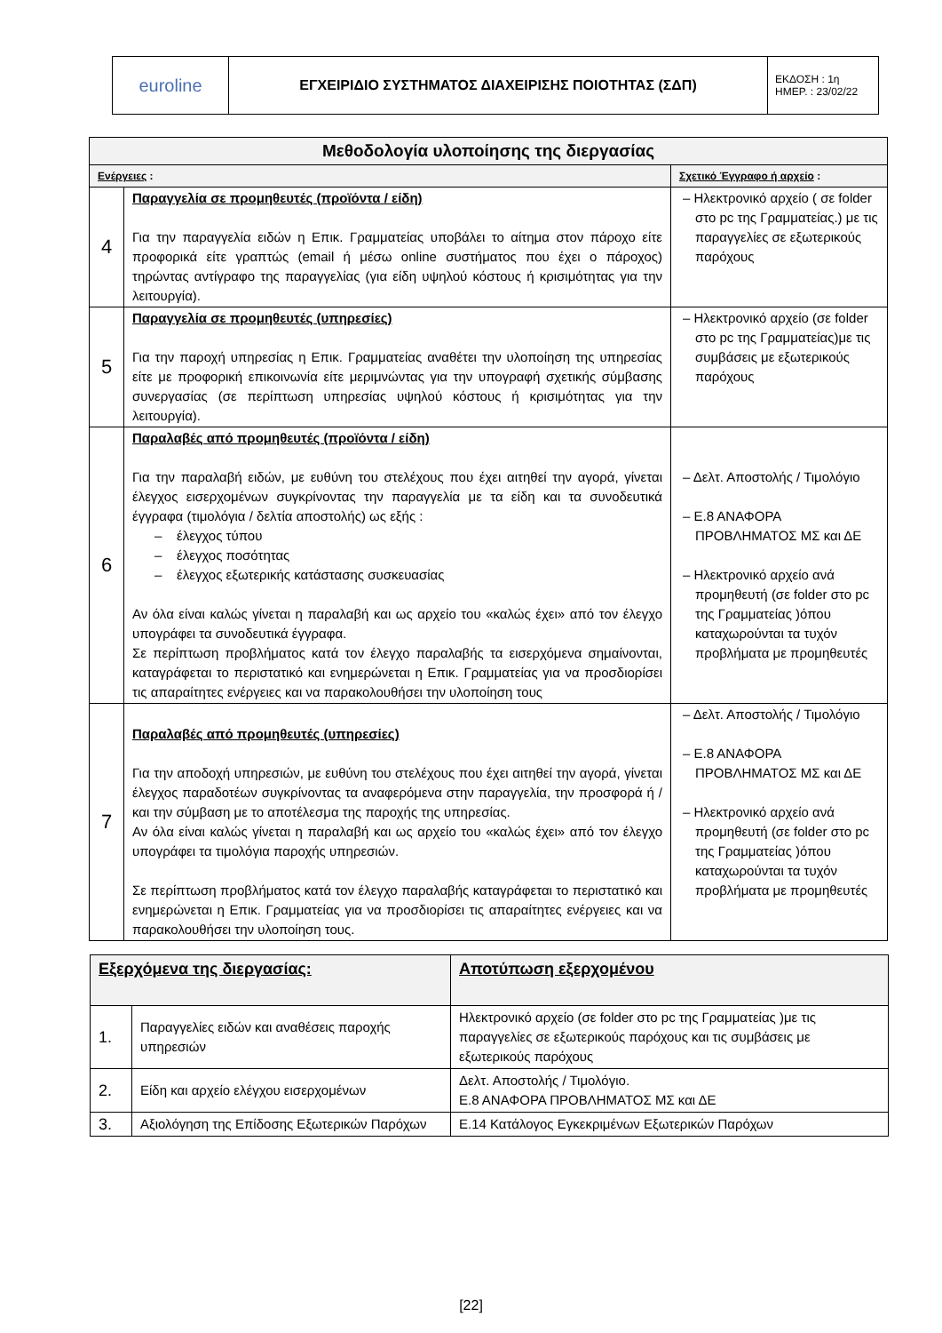| euroline | ΕΓΧΕΙΡΙΔΙΟ ΣΥΣΤΗΜΑΤΟΣ ΔΙΑΧΕΙΡΙΣΗΣ ΠΟΙΟΤΗΤΑΣ (ΣΔΠ) | ΕΚΔΟΣΗ : 1η ΗΜΕΡ. : 23/02/22 |
| Μεθοδολογία υλοποίησης της διεργασίας | | |
| --- | --- | --- |
| Ενέργειες : | | Σχετικό Έγγραφο ή αρχείο : |
| 4 | Παραγγελία σε προμηθευτές (προϊόντα / είδη) Για την παραγγελία ειδών η Επικ. Γραμματείας υποβάλει το αίτημα στον πάροχο είτε προφορικά είτε γραπτώς (email ή μέσω online συστήματος που έχει ο πάροχος) τηρώντας αντίγραφο της παραγγελίας (για είδη υψηλού κόστους ή κρισιμότητας για την λειτουργία). | – Ηλεκτρονικό αρχείο ( σε folder στο pc της Γραμματείας.) με τις παραγγελίες σε εξωτερικούς παρόχους |
| 5 | Παραγγελία σε προμηθευτές (υπηρεσίες) Για την παροχή υπηρεσίας η Επικ. Γραμματείας αναθέτει την υλοποίηση της υπηρεσίας είτε με προφορική επικοινωνία είτε μεριμνώντας για την υπογραφή σχετικής σύμβασης συνεργασίας (σε περίπτωση υπηρεσίας υψηλού κόστους ή κρισιμότητας για την λειτουργία). | – Ηλεκτρονικό αρχείο (σε folder στο pc της Γραμματείας)με τις συμβάσεις με εξωτερικούς παρόχους |
| 6 | Παραλαβές από προμηθευτές (προϊόντα / είδη) Για την παραλαβή ειδών, με ευθύνη του στελέχους που έχει αιτηθεί την αγορά, γίνεται έλεγχος εισερχομένων συγκρίνοντας την παραγγελία με τα είδη και τα συνοδευτικά έγγραφα (τιμολόγια / δελτία αποστολής) ως εξής : – έλεγχος τύπου – έλεγχος ποσότητας – έλεγχος εξωτερικής κατάστασης συσκευασίας Αν όλα είναι καλώς γίνεται η παραλαβή και ως αρχείο του «καλώς έχει» από τον έλεγχο υπογράφει τα συνοδευτικά έγγραφα. Σε περίπτωση προβλήματος κατά τον έλεγχο παραλαβής τα εισερχόμενα σημαίνονται, καταγράφεται το περιστατικό και ενημερώνεται η Επικ. Γραμματείας για να προσδιορίσει τις απαραίτητες ενέργειες και να παρακολουθήσει την υλοποίηση τους | – Δελτ. Αποστολής / Τιμολόγιο – Ε.8 ΑΝΑΦΟΡΑ ΠΡΟΒΛΗΜΑΤΟΣ ΜΣ και ΔΕ – Ηλεκτρονικό αρχείο ανά προμηθευτή (σε folder στο pc της Γραμματείας )όπου καταχωρούνται τα τυχόν προβλήματα με προμηθευτές |
| 7 | Παραλαβές από προμηθευτές (υπηρεσίες) Για την αποδοχή υπηρεσιών, με ευθύνη του στελέχους που έχει αιτηθεί την αγορά, γίνεται έλεγχος παραδοτέων συγκρίνοντας τα αναφερόμενα στην παραγγελία, την προσφορά ή / και την σύμβαση με το αποτέλεσμα της παροχής της υπηρεσίας. Αν όλα είναι καλώς γίνεται η παραλαβή και ως αρχείο του «καλώς έχει» από τον έλεγχο υπογράφει τα τιμολόγια παροχής υπηρεσιών. Σε περίπτωση προβλήματος κατά τον έλεγχο παραλαβής καταγράφεται το περιστατικό και ενημερώνεται η Επικ. Γραμματείας για να προσδιορίσει τις απαραίτητες ενέργειες και να παρακολουθήσει την υλοποίηση τους. | – Δελτ. Αποστολής / Τιμολόγιο – Ε.8 ΑΝΑΦΟΡΑ ΠΡΟΒΛΗΜΑΤΟΣ ΜΣ και ΔΕ – Ηλεκτρονικό αρχείο ανά προμηθευτή (σε folder στο pc της Γραμματείας )όπου καταχωρούνται τα τυχόν προβλήματα με προμηθευτές |
| Εξερχόμενα της διεργασίας: | | Αποτύπωση εξερχομένου |
| --- | --- | --- |
| 1. | Παραγγελίες ειδών και αναθέσεις παροχής υπηρεσιών | Ηλεκτρονικό αρχείο (σε folder στο pc της Γραμματείας )με τις παραγγελίες σε εξωτερικούς παρόχους και τις συμβάσεις με εξωτερικούς παρόχους |
| 2. | Είδη και αρχείο ελέγχου εισερχομένων | Δελτ. Αποστολής / Τιμολόγιο. Ε.8 ΑΝΑΦΟΡΑ ΠΡΟΒΛΗΜΑΤΟΣ ΜΣ και ΔΕ |
| 3. | Αξιολόγηση της Επίδοσης Εξωτερικών Παρόχων | Ε.14 Κατάλογος Εγκεκριμένων Εξωτερικών Παρόχων |
[22]